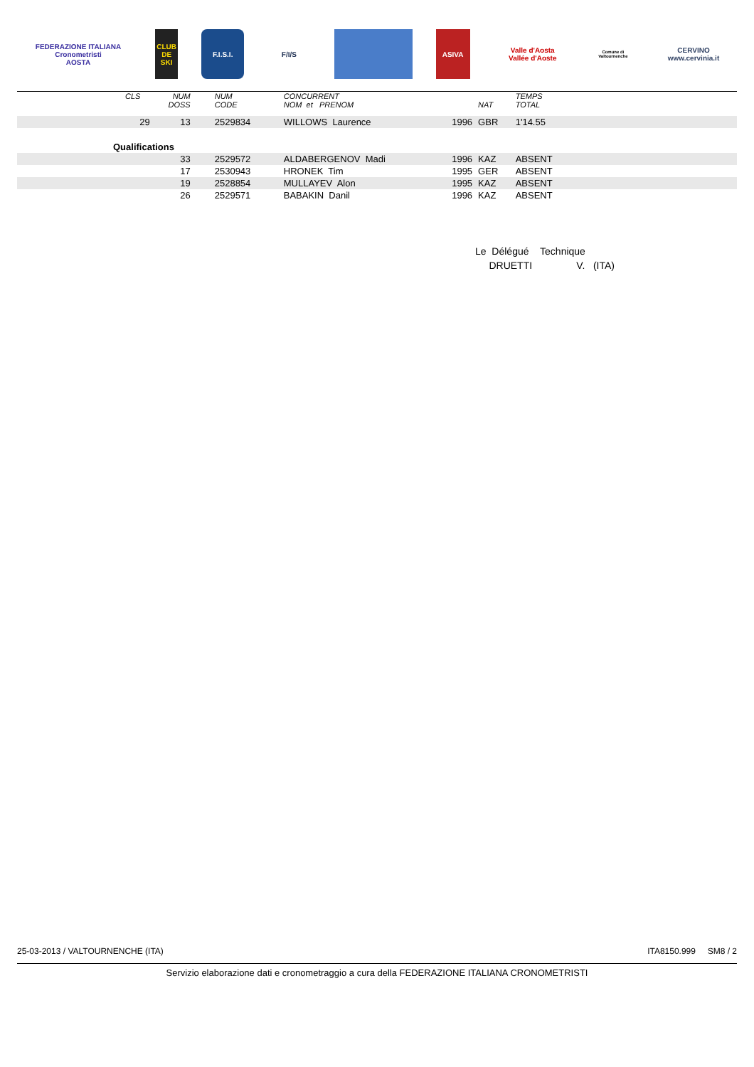FEDERAZIONE ITALIANA
Cronometristi
AOSTA
CLUB DE SKI
F.I.S.I. F/I/S ASIVA
Valle d'Aosta
Vallée d'Aoste
Comune di Valtournenche
CERVINO
www.cervinia.it
| | CLS | NUM DOSS | NUM CODE | CONCURRENT NOM et PRENOM | | NAT | TEMPS TOTAL | |
| --- | --- | --- | --- | --- | --- | --- | --- | --- |
| | 29 | 13 | 2529834 | WILLOWS Laurence | 1996 | GBR | 1'14.55 | |
| Qualifications | | | | | | | | |
| | | 33 | 2529572 | ALDABERGENOV Madi | 1996 | KAZ | ABSENT | |
| | | 17 | 2530943 | HRONEK Tim | 1995 | GER | ABSENT | |
| | | 19 | 2528854 | MULLAYEV Alon | 1995 | KAZ | ABSENT | |
| | | 26 | 2529571 | BABAKIN Danil | 1996 | KAZ | ABSENT | |
Le Délégué Technique
DRUETTI V. (ITA)
25-03-2013 / VALTOURNENCHE (ITA) ITA8150.999 SM8 / 2
Servizio elaborazione dati e cronometraggio a cura della FEDERAZIONE ITALIANA CRONOMETRISTI